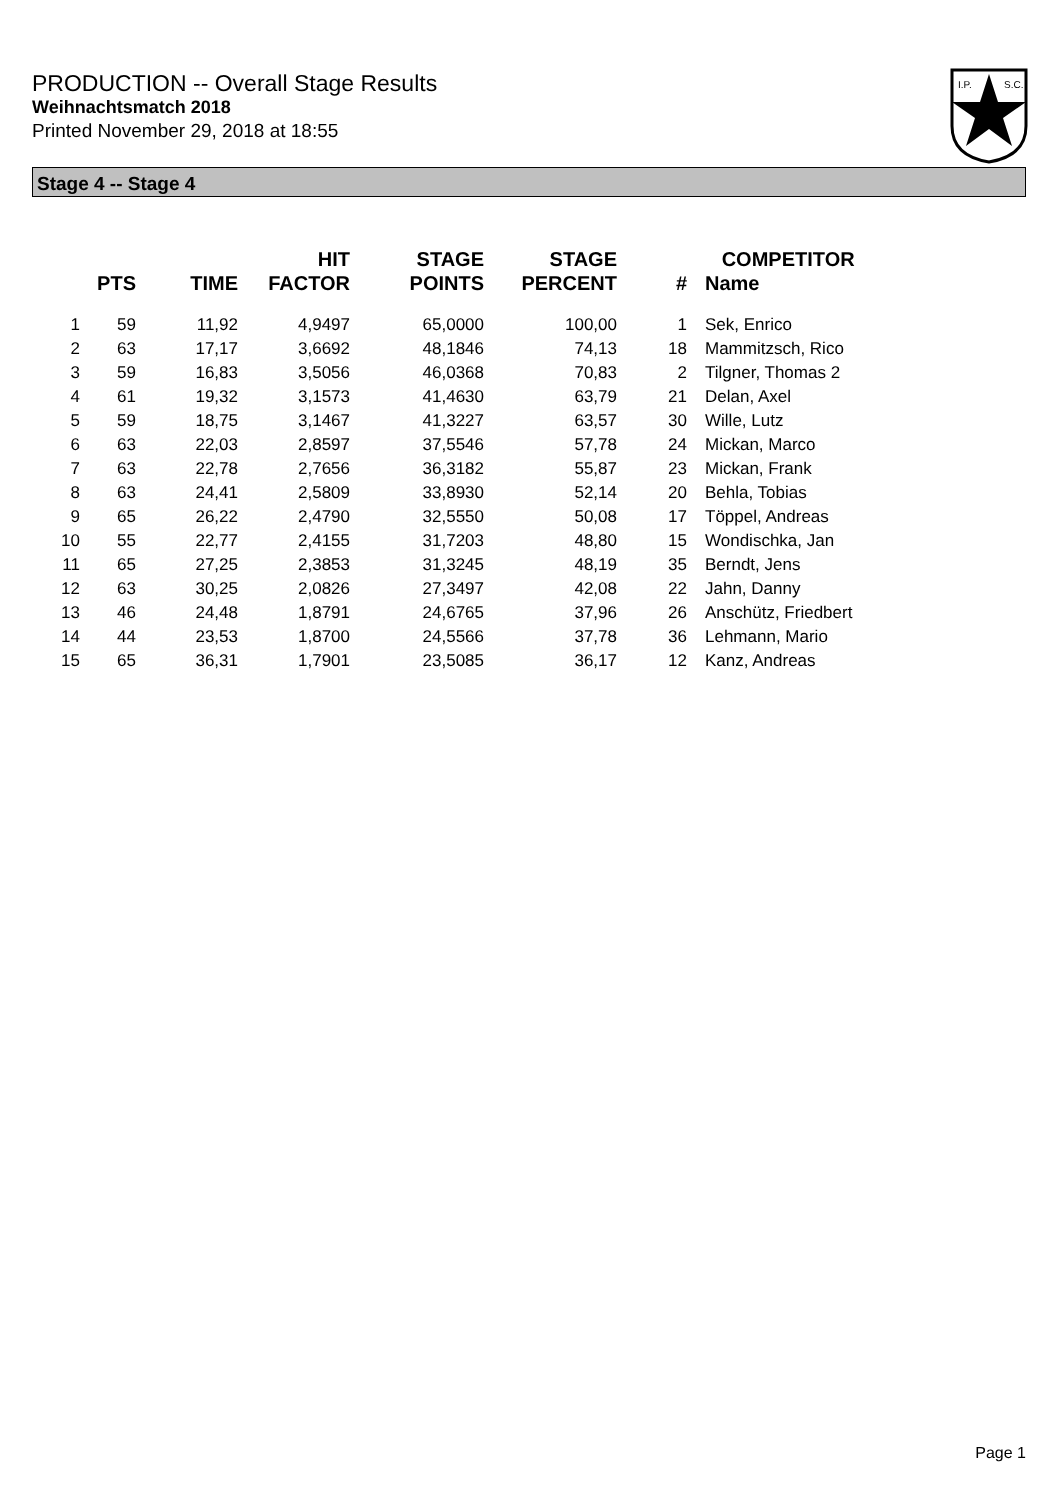PRODUCTION -- Overall Stage Results
Weihnachtsmatch 2018
Printed November 29, 2018 at 18:55
I.P.
S.C.
Stage 4 -- Stage 4
| | PTS | TIME | HIT FACTOR | STAGE POINTS | STAGE PERCENT | # | COMPETITOR Name |
| --- | --- | --- | --- | --- | --- | --- | --- |
| 1 | 59 | 11,92 | 4,9497 | 65,0000 | 100,00 | 1 | Sek, Enrico |
| 2 | 63 | 17,17 | 3,6692 | 48,1846 | 74,13 | 18 | Mammitzsch, Rico |
| 3 | 59 | 16,83 | 3,5056 | 46,0368 | 70,83 | 2 | Tilgner, Thomas 2 |
| 4 | 61 | 19,32 | 3,1573 | 41,4630 | 63,79 | 21 | Delan, Axel |
| 5 | 59 | 18,75 | 3,1467 | 41,3227 | 63,57 | 30 | Wille, Lutz |
| 6 | 63 | 22,03 | 2,8597 | 37,5546 | 57,78 | 24 | Mickan, Marco |
| 7 | 63 | 22,78 | 2,7656 | 36,3182 | 55,87 | 23 | Mickan, Frank |
| 8 | 63 | 24,41 | 2,5809 | 33,8930 | 52,14 | 20 | Behla, Tobias |
| 9 | 65 | 26,22 | 2,4790 | 32,5550 | 50,08 | 17 | Töppel, Andreas |
| 10 | 55 | 22,77 | 2,4155 | 31,7203 | 48,80 | 15 | Wondischka, Jan |
| 11 | 65 | 27,25 | 2,3853 | 31,3245 | 48,19 | 35 | Berndt, Jens |
| 12 | 63 | 30,25 | 2,0826 | 27,3497 | 42,08 | 22 | Jahn, Danny |
| 13 | 46 | 24,48 | 1,8791 | 24,6765 | 37,96 | 26 | Anschütz, Friedbert |
| 14 | 44 | 23,53 | 1,8700 | 24,5566 | 37,78 | 36 | Lehmann, Mario |
| 15 | 65 | 36,31 | 1,7901 | 23,5085 | 36,17 | 12 | Kanz, Andreas |
Page 1